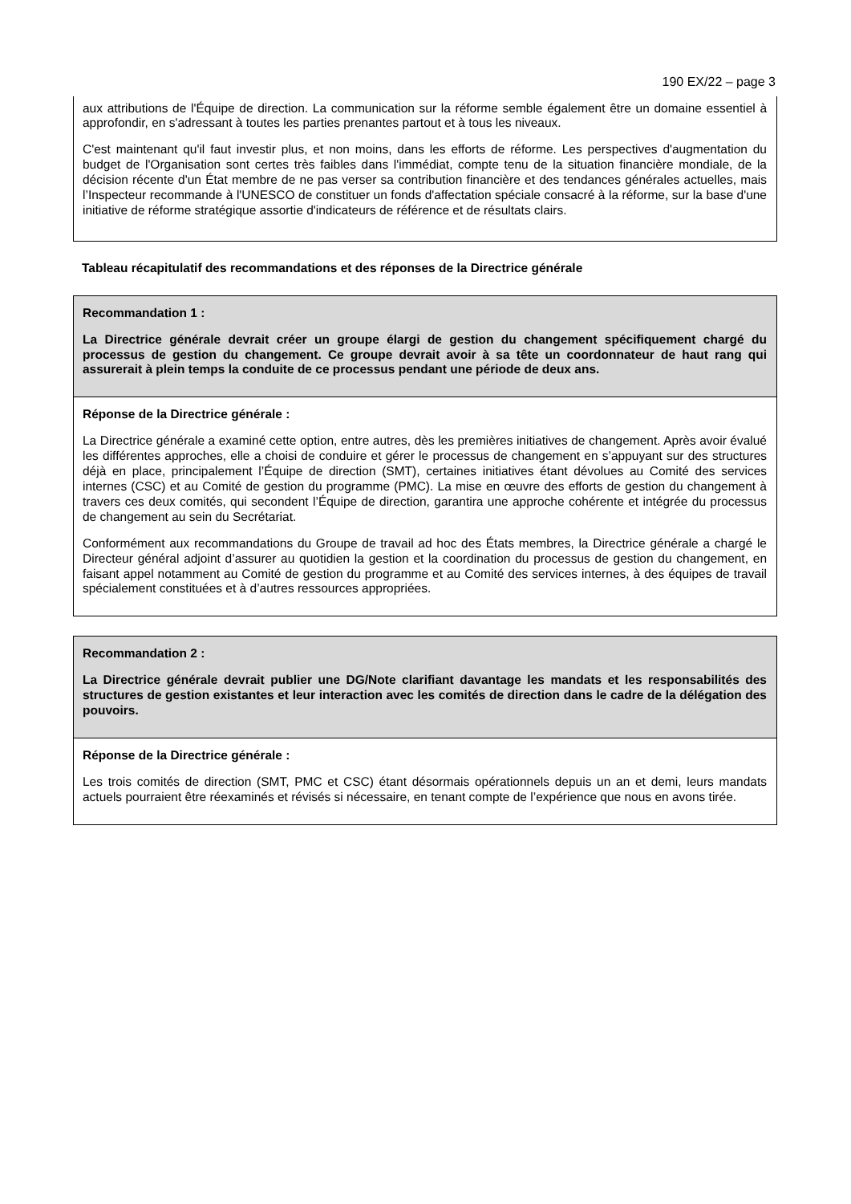190 EX/22 – page 3
aux attributions de l'Équipe de direction. La communication sur la réforme semble également être un domaine essentiel à approfondir, en s'adressant à toutes les parties prenantes partout et à tous les niveaux.
C'est maintenant qu'il faut investir plus, et non moins, dans les efforts de réforme. Les perspectives d'augmentation du budget de l'Organisation sont certes très faibles dans l'immédiat, compte tenu de la situation financière mondiale, de la décision récente d'un État membre de ne pas verser sa contribution financière et des tendances générales actuelles, mais l’Inspecteur recommande à l'UNESCO de constituer un fonds d'affectation spéciale consacré à la réforme, sur la base d'une initiative de réforme stratégique assortie d'indicateurs de référence et de résultats clairs.
Tableau récapitulatif des recommandations et des réponses de la Directrice générale
| Recommandation 1 : La Directrice générale devrait créer un groupe élargi de gestion du changement spécifiquement chargé du processus de gestion du changement. Ce groupe devrait avoir à sa tête un coordonnateur de haut rang qui assurerait à plein temps la conduite de ce processus pendant une période de deux ans. |
| Réponse de la Directrice générale : La Directrice générale a examiné cette option, entre autres, dès les premières initiatives de changement. Après avoir évalué les différentes approches, elle a choisi de conduire et gérer le processus de changement en s’appuyant sur des structures déjà en place, principalement l’Équipe de direction (SMT), certaines initiatives étant dévolues au Comité des services internes (CSC) et au Comité de gestion du programme (PMC). La mise en œuvre des efforts de gestion du changement à travers ces deux comités, qui secondent l’Équipe de direction, garantira une approche cohérente et intégrée du processus de changement au sein du Secrétariat. Conformément aux recommandations du Groupe de travail ad hoc des États membres, la Directrice générale a chargé le Directeur général adjoint d’assurer au quotidien la gestion et la coordination du processus de gestion du changement, en faisant appel notamment au Comité de gestion du programme et au Comité des services internes, à des équipes de travail spécialement constituées et à d’autres ressources appropriées. |
| Recommandation 2 : La Directrice générale devrait publier une DG/Note clarifiant davantage les mandats et les responsabilités des structures de gestion existantes et leur interaction avec les comités de direction dans le cadre de la délégation des pouvoirs. |
| Réponse de la Directrice générale : Les trois comités de direction (SMT, PMC et CSC) étant désormais opérationnels depuis un an et demi, leurs mandats actuels pourraient être réexaminés et révisés si nécessaire, en tenant compte de l’expérience que nous en avons tirée. |